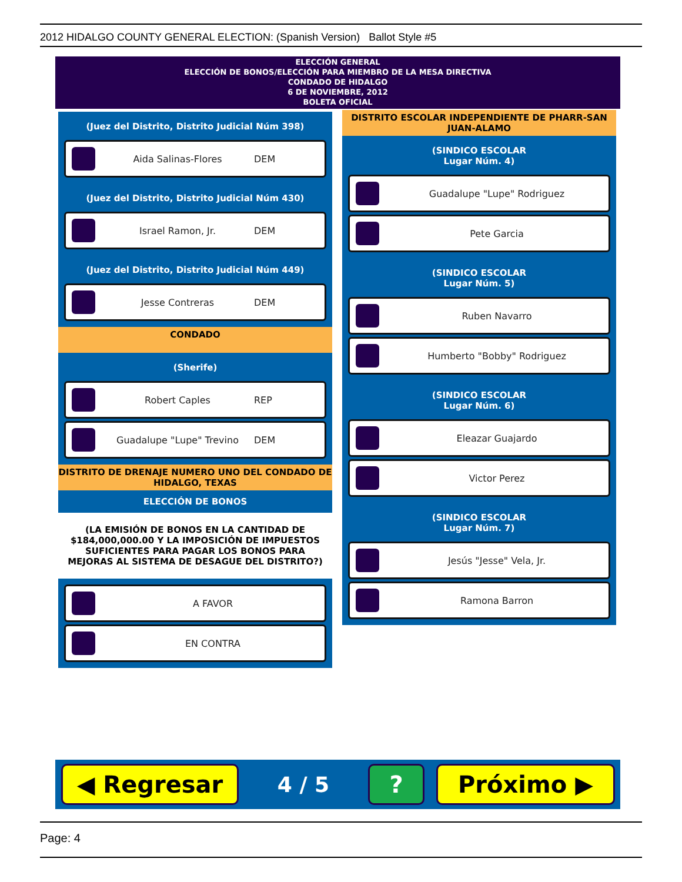2012 HIDALGO COUNTY GENERAL ELECTION: (Spanish Version) Ballot Style #5
ELECCIÓN GENERAL
ELECCIÓN DE BONOS/ELECCIÓN PARA MIEMBRO DE LA MESA DIRECTIVA
CONDADO DE HIDALGO
6 DE NOVIEMBRE, 2012
BOLETA OFICIAL
(Juez del Distrito, Distrito Judicial Núm 398)
Aida Salinas-Flores DEM
(Juez del Distrito, Distrito Judicial Núm 430)
Israel Ramon, Jr. DEM
(Juez del Distrito, Distrito Judicial Núm 449)
Jesse Contreras DEM
CONDADO
(Sherife)
Robert Caples REP
Guadalupe "Lupe" Trevino DEM
DISTRITO DE DRENAJE NUMERO UNO DEL CONDADO DE HIDALGO, TEXAS
ELECCIÓN DE BONOS
(LA EMISIÓN DE BONOS EN LA CANTIDAD DE $184,000,000.00 Y LA IMPOSICIÓN DE IMPUESTOS SUFICIENTES PARA PAGAR LOS BONOS PARA MEJORAS AL SISTEMA DE DESAGUE DEL DISTRITO?)
A FAVOR
EN CONTRA
DISTRITO ESCOLAR INDEPENDIENTE DE PHARR-SAN JUAN-ALAMO
(SINDICO ESCOLAR
Lugar Núm. 4)
Guadalupe "Lupe" Rodriguez
Pete Garcia
(SINDICO ESCOLAR
Lugar Núm. 5)
Ruben Navarro
Humberto "Bobby" Rodriguez
(SINDICO ESCOLAR
Lugar Núm. 6)
Eleazar Guajardo
Victor Perez
(SINDICO ESCOLAR
Lugar Núm. 7)
Jesús "Jesse" Vela, Jr.
Ramona Barron
◀ Regresar
4 / 5
? Próximo ▶
Page: 4